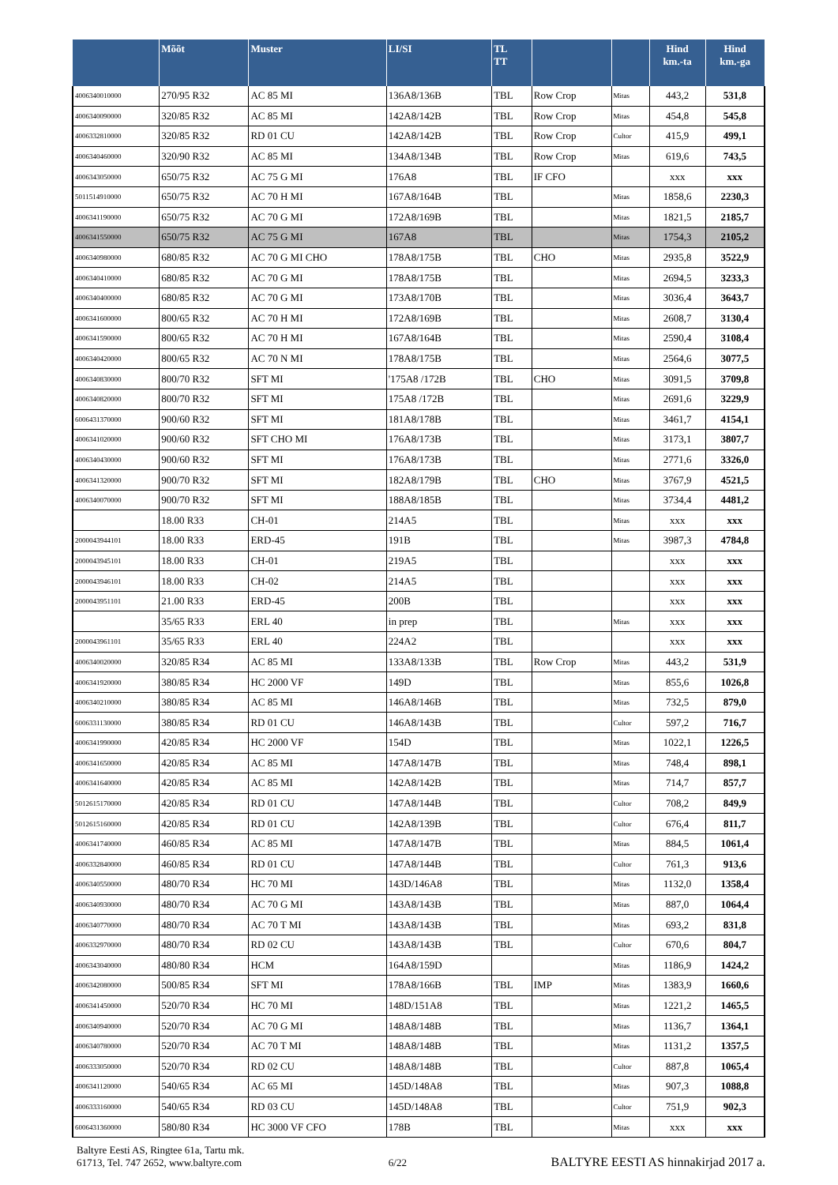| | Mõõt | Muster | LI/SI | TL TT | | | Hind km.-ta | Hind km.-ga |
| --- | --- | --- | --- | --- | --- | --- | --- | --- |
| 4006340010000 | 270/95 R32 | AC 85 MI | 136A8/136B | TBL | Row Crop | Mitas | 443,2 | 531,8 |
| 4006340090000 | 320/85 R32 | AC 85 MI | 142A8/142B | TBL | Row Crop | Mitas | 454,8 | 545,8 |
| 4006332810000 | 320/85 R32 | RD 01 CU | 142A8/142B | TBL | Row Crop | Cultor | 415,9 | 499,1 |
| 4006340460000 | 320/90 R32 | AC 85 MI | 134A8/134B | TBL | Row Crop | Mitas | 619,6 | 743,5 |
| 4006343050000 | 650/75 R32 | AC 75 G MI | 176A8 | TBL | IF CFO | | xxx | xxx |
| 5011514910000 | 650/75 R32 | AC 70 H MI | 167A8/164B | TBL | | Mitas | 1858,6 | 2230,3 |
| 4006341190000 | 650/75 R32 | AC 70 G MI | 172A8/169B | TBL | | Mitas | 1821,5 | 2185,7 |
| 4006341550000 | 650/75 R32 | AC 75 G MI | 167A8 | TBL | | Mitas | 1754,3 | 2105,2 |
| 4006340980000 | 680/85 R32 | AC 70 G MI CHO | 178A8/175B | TBL | CHO | Mitas | 2935,8 | 3522,9 |
| 4006340410000 | 680/85 R32 | AC 70 G MI | 178A8/175B | TBL | | Mitas | 2694,5 | 3233,3 |
| 4006340400000 | 680/85 R32 | AC 70 G MI | 173A8/170B | TBL | | Mitas | 3036,4 | 3643,7 |
| 4006341600000 | 800/65 R32 | AC 70 H MI | 172A8/169B | TBL | | Mitas | 2608,7 | 3130,4 |
| 4006341590000 | 800/65 R32 | AC 70 H MI | 167A8/164B | TBL | | Mitas | 2590,4 | 3108,4 |
| 4006340420000 | 800/65 R32 | AC 70 N MI | 178A8/175B | TBL | | Mitas | 2564,6 | 3077,5 |
| 4006340830000 | 800/70 R32 | SFT MI | '175A8 /172B | TBL | CHO | Mitas | 3091,5 | 3709,8 |
| 4006340820000 | 800/70 R32 | SFT MI | 175A8 /172B | TBL | | Mitas | 2691,6 | 3229,9 |
| 6006431370000 | 900/60 R32 | SFT MI | 181A8/178B | TBL | | Mitas | 3461,7 | 4154,1 |
| 4006341020000 | 900/60 R32 | SFT CHO MI | 176A8/173B | TBL | | Mitas | 3173,1 | 3807,7 |
| 4006340430000 | 900/60 R32 | SFT MI | 176A8/173B | TBL | | Mitas | 2771,6 | 3326,0 |
| 4006341320000 | 900/70 R32 | SFT MI | 182A8/179B | TBL | CHO | Mitas | 3767,9 | 4521,5 |
| 4006340070000 | 900/70 R32 | SFT MI | 188A8/185B | TBL | | Mitas | 3734,4 | 4481,2 |
| | 18.00 R33 | CH-01 | 214A5 | TBL | | Mitas | xxx | xxx |
| 2000043944101 | 18.00 R33 | ERD-45 | 191B | TBL | | Mitas | 3987,3 | 4784,8 |
| 2000043945101 | 18.00 R33 | CH-01 | 219A5 | TBL | | | xxx | xxx |
| 2000043946101 | 18.00 R33 | CH-02 | 214A5 | TBL | | | xxx | xxx |
| 2000043951101 | 21.00 R33 | ERD-45 | 200B | TBL | | | xxx | xxx |
| | 35/65 R33 | ERL 40 | in prep | TBL | | Mitas | xxx | xxx |
| 2000043961101 | 35/65 R33 | ERL 40 | 224A2 | TBL | | | xxx | xxx |
| 4006340020000 | 320/85 R34 | AC 85 MI | 133A8/133B | TBL | Row Crop | Mitas | 443,2 | 531,9 |
| 4006341920000 | 380/85 R34 | HC 2000 VF | 149D | TBL | | Mitas | 855,6 | 1026,8 |
| 4006340210000 | 380/85 R34 | AC 85 MI | 146A8/146B | TBL | | Mitas | 732,5 | 879,0 |
| 6006331130000 | 380/85 R34 | RD 01 CU | 146A8/143B | TBL | | Cultor | 597,2 | 716,7 |
| 4006341990000 | 420/85 R34 | HC 2000 VF | 154D | TBL | | Mitas | 1022,1 | 1226,5 |
| 4006341650000 | 420/85 R34 | AC 85 MI | 147A8/147B | TBL | | Mitas | 748,4 | 898,1 |
| 4006341640000 | 420/85 R34 | AC 85 MI | 142A8/142B | TBL | | Mitas | 714,7 | 857,7 |
| 5012615170000 | 420/85 R34 | RD 01 CU | 147A8/144B | TBL | | Cultor | 708,2 | 849,9 |
| 5012615160000 | 420/85 R34 | RD 01 CU | 142A8/139B | TBL | | Cultor | 676,4 | 811,7 |
| 4006341740000 | 460/85 R34 | AC 85 MI | 147A8/147B | TBL | | Mitas | 884,5 | 1061,4 |
| 4006332840000 | 460/85 R34 | RD 01 CU | 147A8/144B | TBL | | Cultor | 761,3 | 913,6 |
| 4006340550000 | 480/70 R34 | HC 70 MI | 143D/146A8 | TBL | | Mitas | 1132,0 | 1358,4 |
| 4006340930000 | 480/70 R34 | AC 70 G MI | 143A8/143B | TBL | | Mitas | 887,0 | 1064,4 |
| 4006340770000 | 480/70 R34 | AC 70 T MI | 143A8/143B | TBL | | Mitas | 693,2 | 831,8 |
| 4006332970000 | 480/70 R34 | RD 02 CU | 143A8/143B | TBL | | Cultor | 670,6 | 804,7 |
| 4006343040000 | 480/80 R34 | HCM | 164A8/159D | | | Mitas | 1186,9 | 1424,2 |
| 4006342080000 | 500/85 R34 | SFT MI | 178A8/166B | TBL | IMP | Mitas | 1383,9 | 1660,6 |
| 4006341450000 | 520/70 R34 | HC 70 MI | 148D/151A8 | TBL | | Mitas | 1221,2 | 1465,5 |
| 4006340940000 | 520/70 R34 | AC 70 G MI | 148A8/148B | TBL | | Mitas | 1136,7 | 1364,1 |
| 4006340780000 | 520/70 R34 | AC 70 T MI | 148A8/148B | TBL | | Mitas | 1131,2 | 1357,5 |
| 4006333050000 | 520/70 R34 | RD 02 CU | 148A8/148B | TBL | | Cultor | 887,8 | 1065,4 |
| 4006341120000 | 540/65 R34 | AC 65 MI | 145D/148A8 | TBL | | Mitas | 907,3 | 1088,8 |
| 4006333160000 | 540/65 R34 | RD 03 CU | 145D/148A8 | TBL | | Cultor | 751,9 | 902,3 |
| 6006431360000 | 580/80 R34 | HC 3000 VF CFO | 178B | TBL | | Mitas | xxx | xxx |
Baltyre Eesti AS, Ringtee 61a, Tartu mk.
61713, Tel. 747 2652, www.baltyre.com
6/22
BALTYRE EESTI AS hinnakirjad 2017 a.